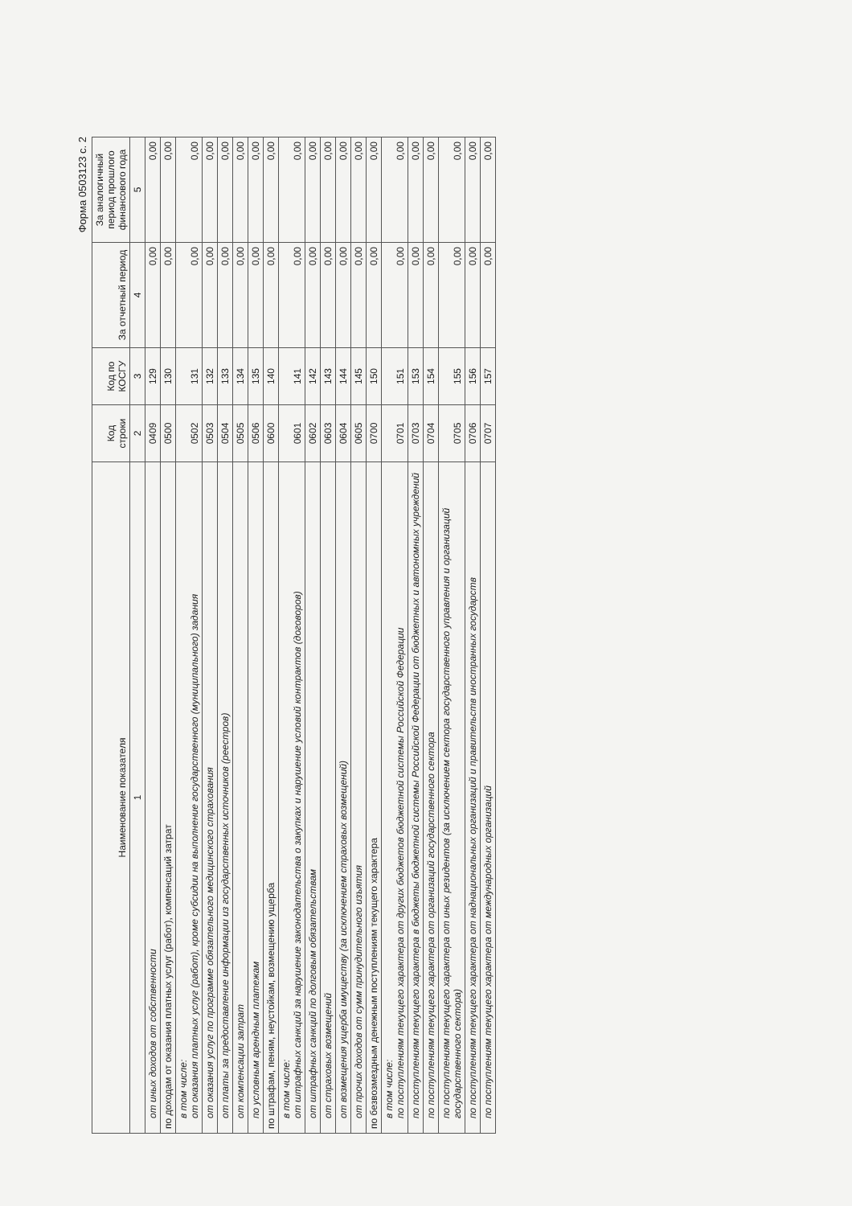Форма 0503123 с. 2
| Наименование показателя | Код строки | Код по КОСГУ | За отчетный период | За аналогичный период прошлого финансового года |
| --- | --- | --- | --- | --- |
| 1 | 2 | 3 | 4 | 5 |
| от иных доходов от собственности | 0409 | 129 | 0,00 | 0,00 |
| по доходам от оказания платных услуг (работ), компенсаций затрат | 0500 | 130 | 0,00 | 0,00 |
| в том числе: от оказания платных услуг (работ), кроме субсидии на выполнение государственного (муниципального) задания | 0502 | 131 | 0,00 | 0,00 |
| от оказания услуг по программе обязательного медицинского страхования | 0503 | 132 | 0,00 | 0,00 |
| от платы за предоставление информации из государственных источников (реестров) | 0504 | 133 | 0,00 | 0,00 |
| от компенсации затрат | 0505 | 134 | 0,00 | 0,00 |
| по условным арендным платежам | 0506 | 135 | 0,00 | 0,00 |
| по штрафам, пеням, неустойкам, возмещению ущерба | 0600 | 140 | 0,00 | 0,00 |
| в том числе: от штрафных санкций за нарушение законодательства о закупках и нарушение условий контрактов (договоров) | 0601 | 141 | 0,00 | 0,00 |
| от штрафных санкций по долговым обязательствам | 0602 | 142 | 0,00 | 0,00 |
| от страховых возмещений | 0603 | 143 | 0,00 | 0,00 |
| от возмещения ущерба имуществу (за исключением страховых возмещений) | 0604 | 144 | 0,00 | 0,00 |
| от прочих доходов от сумм принудительного изъятия | 0605 | 145 | 0,00 | 0,00 |
| по безвозмездным денежным поступлениям текущего характера | 0700 | 150 | 0,00 | 0,00 |
| в том числе: по поступлениям текущего характера от других бюджетов бюджетной системы Российской Федерации | 0701 | 151 | 0,00 | 0,00 |
| по поступлениям текущего характера в бюджеты бюджетной системы Российской Федерации от бюджетных и автономных учреждений | 0703 | 153 | 0,00 | 0,00 |
| по поступлениям текущего характера от организаций государственного сектора | 0704 | 154 | 0,00 | 0,00 |
| по поступлениям текущего характера от иных резидентов (за исключением сектора государственного управления и организаций государственного сектора) | 0705 | 155 | 0,00 | 0,00 |
| по поступлениям текущего характера от наднациональных организаций и правительств иностранных государств | 0706 | 156 | 0,00 | 0,00 |
| по поступлениям текущего характера от международных организаций | 0707 | 157 | 0,00 | 0,00 |